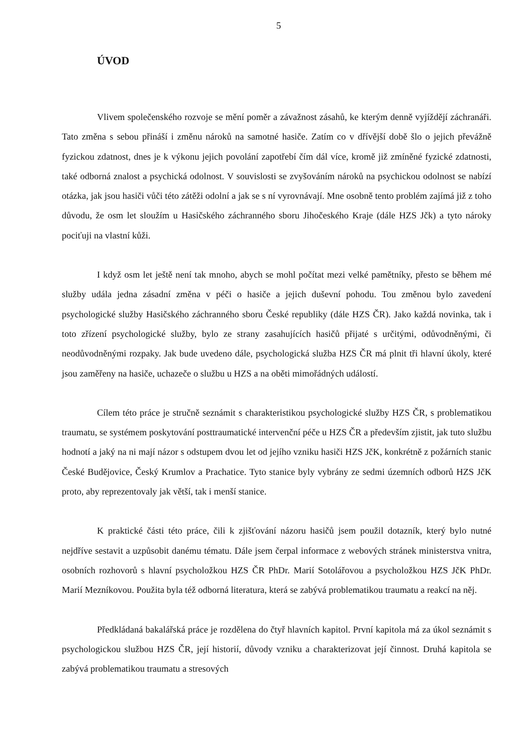5
ÚVOD
Vlivem společenského rozvoje se mění poměr a závažnost zásahů, ke kterým denně vyjíždějí záchranáři. Tato změna s sebou přináší i změnu nároků na samotné hasiče. Zatím co v dřívější době šlo o jejich převážně fyzickou zdatnost, dnes je k výkonu jejich povolání zapotřebí čím dál více, kromě již zmíněné fyzické zdatnosti, také odborná znalost a psychická odolnost. V souvislosti se zvyšováním nároků na psychickou odolnost se nabízí otázka, jak jsou hasiči vůči této zátěži odolní a jak se s ní vyrovnávají. Mne osobně tento problém zajímá již z toho důvodu, že osm let sloužím u Hasičského záchranného sboru Jihočeského Kraje (dále HZS Jčk) a tyto nároky pociťuji na vlastní kůži.
I když osm let ještě není tak mnoho, abych se mohl počítat mezi velké pamětníky, přesto se během mé služby udála jedna zásadní změna v péči o hasiče a jejich duševní pohodu. Tou změnou bylo zavedení psychologické služby Hasičského záchranného sboru České republiky (dále HZS ČR). Jako každá novinka, tak i toto zřízení psychologické služby, bylo ze strany zasahujících hasičů přijaté s určitými, odůvodněnými, či neodůvodněnými rozpaky. Jak bude uvedeno dále, psychologická služba HZS ČR má plnit tři hlavní úkoly, které jsou zaměřeny na hasiče, uchazeče o službu u HZS a na oběti mimořádných událostí.
Cílem této práce je stručně seznámit s charakteristikou psychologické služby HZS ČR, s problematikou traumatu, se systémem poskytování posttraumatické intervenční péče u HZS ČR a především zjistit, jak tuto službu hodnotí a jaký na ni mají názor s odstupem dvou let od jejího vzniku hasiči HZS JčK, konkrétně z požárních stanic České Budějovice, Český Krumlov a Prachatice. Tyto stanice byly vybrány ze sedmi územních odborů HZS JčK proto, aby reprezentovaly jak větší, tak i menší stanice.
K praktické části této práce, čili k zjišťování názoru hasičů jsem použil dotazník, který bylo nutné nejdříve sestavit a uzpůsobit danému tématu. Dále jsem čerpal informace z webových stránek ministerstva vnitra, osobních rozhovorů s hlavní psycholožkou HZS ČR PhDr. Marií Sotolářovou a psycholožkou HZS JčK PhDr. Marií Mezníkovou. Použita byla též odborná literatura, která se zabývá problematikou traumatu a reakcí na něj.
Předkládaná bakalářská práce je rozdělena do čtyř hlavních kapitol. První kapitola má za úkol seznámit s psychologickou službou HZS ČR, její historií, důvody vzniku a charakterizovat její činnost. Druhá kapitola se zabývá problematikou traumatu a stresových